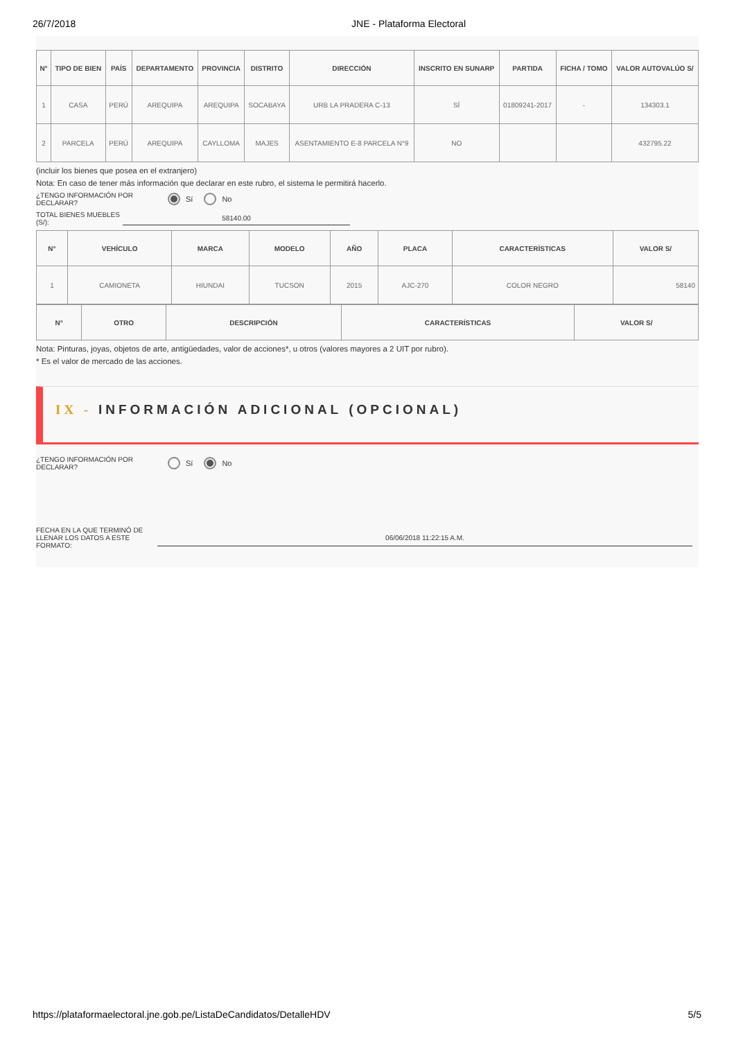26/7/2018 JNE - Plataforma Electoral
| N° | TIPO DE BIEN | PAÍS | DEPARTAMENTO | PROVINCIA | DISTRITO | DIRECCIÓN | INSCRITO EN SUNARP | PARTIDA | FICHA / TOMO | VALOR AUTOVALÚO S/ |
| --- | --- | --- | --- | --- | --- | --- | --- | --- | --- | --- |
| 1 | CASA | PERÚ | AREQUIPA | AREQUIPA | SOCABAYA | URB LA PRADERA C-13 | SÍ | 01809241-2017 | - | 134303.1 |
| 2 | PARCELA | PERÚ | AREQUIPA | CAYLLOMA | MAJES | ASENTAMIENTO E-8 PARCELA N°9 | NO | | | 432795.22 |
(incluir los bienes que posea en el extranjero)
Nota: En caso de tener más información que declarar en este rubro, el sistema le permitirá hacerlo.
¿TENGO INFORMACIÓN POR DECLARAR?
Sí No
TOTAL BIENES MUEBLES (S/):
58140.00
| N° | VEHÍCULO | MARCA | MODELO | AÑO | PLACA | CARACTERÍSTICAS | VALOR S/ |
| --- | --- | --- | --- | --- | --- | --- | --- |
| 1 | CAMIONETA | HIUNDAI | TUCSON | 2015 | AJC-270 | COLOR NEGRO | 58140 |
| N° | OTRO | DESCRIPCIÓN | CARACTERÍSTICAS | VALOR S/ |
| --- | --- | --- | --- | --- |
Nota: Pinturas, joyas, objetos de arte, antigüedades, valor de acciones*, u otros (valores mayores a 2 UIT por rubro).
* Es el valor de mercado de las acciones.
IX - INFORMACIÓN ADICIONAL (OPCIONAL)
¿TENGO INFORMACIÓN POR DECLARAR?
Sí No
FECHA EN LA QUE TERMINÓ DE LLENAR LOS DATOS A ESTE FORMATO:
06/06/2018 11:22:15 A.M.
https://plataformaelectoral.jne.gob.pe/ListaDeCandidatos/DetalleHDV 5/5